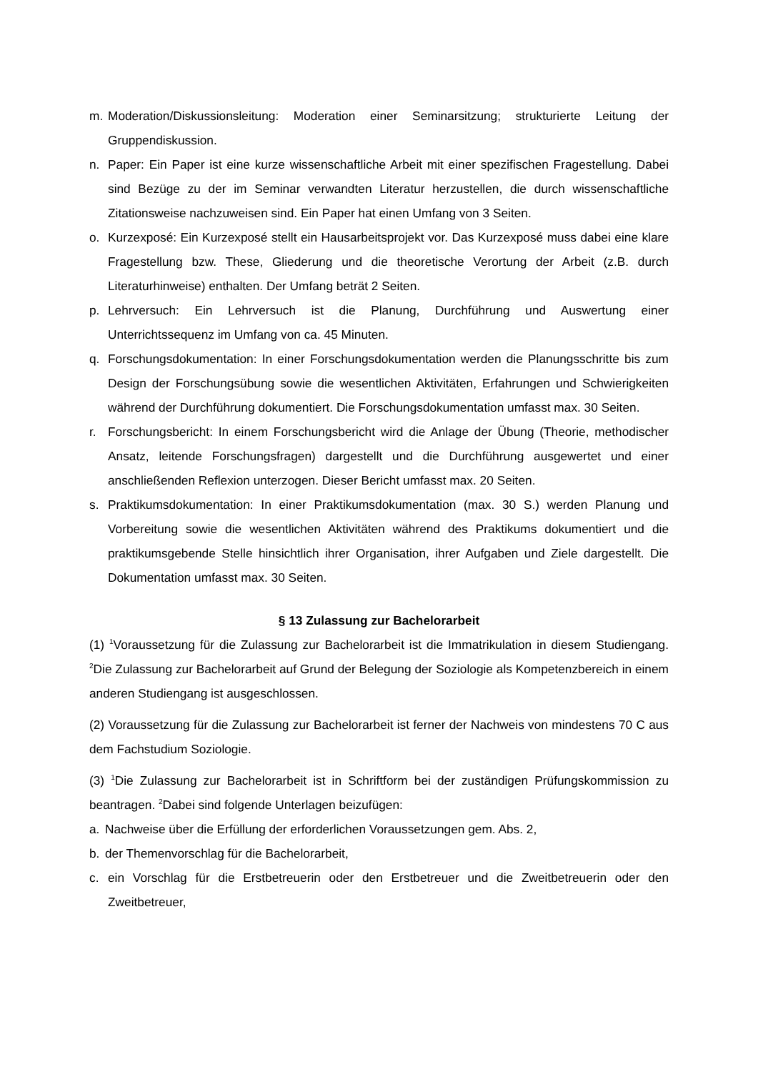m. Moderation/Diskussionsleitung: Moderation einer Seminarsitzung; strukturierte Leitung der Gruppendiskussion.
n. Paper: Ein Paper ist eine kurze wissenschaftliche Arbeit mit einer spezifischen Fragestellung. Dabei sind Bezüge zu der im Seminar verwandten Literatur herzustellen, die durch wissenschaftliche Zitationsweise nachzuweisen sind. Ein Paper hat einen Umfang von 3 Seiten.
o. Kurzexposé: Ein Kurzexposé stellt ein Hausarbeitsprojekt vor. Das Kurzexposé muss dabei eine klare Fragestellung bzw. These, Gliederung und die theoretische Verortung der Arbeit (z.B. durch Literaturhinweise) enthalten. Der Umfang beträt 2 Seiten.
p. Lehrversuch: Ein Lehrversuch ist die Planung, Durchführung und Auswertung einer Unterrichtssequenz im Umfang von ca. 45 Minuten.
q. Forschungsdokumentation: In einer Forschungsdokumentation werden die Planungsschritte bis zum Design der Forschungsübung sowie die wesentlichen Aktivitäten, Erfahrungen und Schwierigkeiten während der Durchführung dokumentiert. Die Forschungsdokumentation umfasst max. 30 Seiten.
r. Forschungsbericht: In einem Forschungsbericht wird die Anlage der Übung (Theorie, methodischer Ansatz, leitende Forschungsfragen) dargestellt und die Durchführung ausgewertet und einer anschließenden Reflexion unterzogen. Dieser Bericht umfasst max. 20 Seiten.
s. Praktikumsdokumentation: In einer Praktikumsdokumentation (max. 30 S.) werden Planung und Vorbereitung sowie die wesentlichen Aktivitäten während des Praktikums dokumentiert und die praktikumsgebende Stelle hinsichtlich ihrer Organisation, ihrer Aufgaben und Ziele dargestellt. Die Dokumentation umfasst max. 30 Seiten.
§ 13 Zulassung zur Bachelorarbeit
(1) <sup>1</sup>Voraussetzung für die Zulassung zur Bachelorarbeit ist die Immatrikulation in diesem Studiengang. <sup>2</sup>Die Zulassung zur Bachelorarbeit auf Grund der Belegung der Soziologie als Kompetenzbereich in einem anderen Studiengang ist ausgeschlossen.
(2) Voraussetzung für die Zulassung zur Bachelorarbeit ist ferner der Nachweis von mindestens 70 C aus dem Fachstudium Soziologie.
(3) <sup>1</sup>Die Zulassung zur Bachelorarbeit ist in Schriftform bei der zuständigen Prüfungskommission zu beantragen. <sup>2</sup>Dabei sind folgende Unterlagen beizufügen:
a. Nachweise über die Erfüllung der erforderlichen Voraussetzungen gem. Abs. 2,
b. der Themenvorschlag für die Bachelorarbeit,
c. ein Vorschlag für die Erstbetreuerin oder den Erstbetreuer und die Zweitbetreuerin oder den Zweitbetreuer,